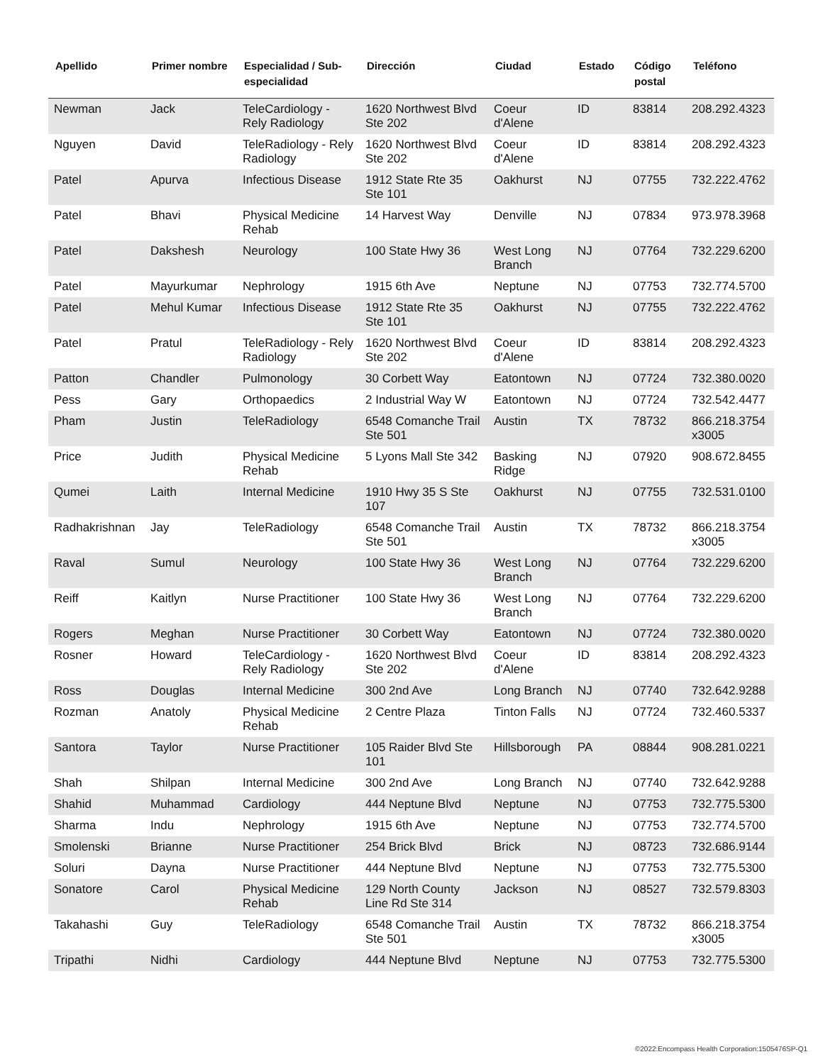| Apellido | Primer nombre | Especialidad / Sub-especialidad | Dirección | Ciudad | Estado | Código postal | Teléfono |
| --- | --- | --- | --- | --- | --- | --- | --- |
| Newman | Jack | TeleCardiology - Rely Radiology | 1620 Northwest Blvd Ste 202 | Coeur d'Alene | ID | 83814 | 208.292.4323 |
| Nguyen | David | TeleRadiology - Rely Radiology | 1620 Northwest Blvd Ste 202 | Coeur d'Alene | ID | 83814 | 208.292.4323 |
| Patel | Apurva | Infectious Disease | 1912 State Rte 35 Ste 101 | Oakhurst | NJ | 07755 | 732.222.4762 |
| Patel | Bhavi | Physical Medicine Rehab | 14 Harvest Way | Denville | NJ | 07834 | 973.978.3968 |
| Patel | Dakshesh | Neurology | 100 State Hwy 36 | West Long Branch | NJ | 07764 | 732.229.6200 |
| Patel | Mayurkumar | Nephrology | 1915 6th Ave | Neptune | NJ | 07753 | 732.774.5700 |
| Patel | Mehul Kumar | Infectious Disease | 1912 State Rte 35 Ste 101 | Oakhurst | NJ | 07755 | 732.222.4762 |
| Patel | Pratul | TeleRadiology - Rely Radiology | 1620 Northwest Blvd Ste 202 | Coeur d'Alene | ID | 83814 | 208.292.4323 |
| Patton | Chandler | Pulmonology | 30 Corbett Way | Eatontown | NJ | 07724 | 732.380.0020 |
| Pess | Gary | Orthopaedics | 2 Industrial Way W | Eatontown | NJ | 07724 | 732.542.4477 |
| Pham | Justin | TeleRadiology | 6548 Comanche Trail Ste 501 | Austin | TX | 78732 | 866.218.3754 x3005 |
| Price | Judith | Physical Medicine Rehab | 5 Lyons Mall Ste 342 | Basking Ridge | NJ | 07920 | 908.672.8455 |
| Qumei | Laith | Internal Medicine | 1910 Hwy 35 S Ste 107 | Oakhurst | NJ | 07755 | 732.531.0100 |
| Radhakrishnan | Jay | TeleRadiology | 6548 Comanche Trail Ste 501 | Austin | TX | 78732 | 866.218.3754 x3005 |
| Raval | Sumul | Neurology | 100 State Hwy 36 | West Long Branch | NJ | 07764 | 732.229.6200 |
| Reiff | Kaitlyn | Nurse Practitioner | 100 State Hwy 36 | West Long Branch | NJ | 07764 | 732.229.6200 |
| Rogers | Meghan | Nurse Practitioner | 30 Corbett Way | Eatontown | NJ | 07724 | 732.380.0020 |
| Rosner | Howard | TeleCardiology - Rely Radiology | 1620 Northwest Blvd Ste 202 | Coeur d'Alene | ID | 83814 | 208.292.4323 |
| Ross | Douglas | Internal Medicine | 300 2nd Ave | Long Branch | NJ | 07740 | 732.642.9288 |
| Rozman | Anatoly | Physical Medicine Rehab | 2 Centre Plaza | Tinton Falls | NJ | 07724 | 732.460.5337 |
| Santora | Taylor | Nurse Practitioner | 105 Raider Blvd Ste 101 | Hillsborough | PA | 08844 | 908.281.0221 |
| Shah | Shilpan | Internal Medicine | 300 2nd Ave | Long Branch | NJ | 07740 | 732.642.9288 |
| Shahid | Muhammad | Cardiology | 444 Neptune Blvd | Neptune | NJ | 07753 | 732.775.5300 |
| Sharma | Indu | Nephrology | 1915 6th Ave | Neptune | NJ | 07753 | 732.774.5700 |
| Smolenski | Brianne | Nurse Practitioner | 254 Brick Blvd | Brick | NJ | 08723 | 732.686.9144 |
| Soluri | Dayna | Nurse Practitioner | 444 Neptune Blvd | Neptune | NJ | 07753 | 732.775.5300 |
| Sonatore | Carol | Physical Medicine Rehab | 129 North County Line Rd Ste 314 | Jackson | NJ | 08527 | 732.579.8303 |
| Takahashi | Guy | TeleRadiology | 6548 Comanche Trail Ste 501 | Austin | TX | 78732 | 866.218.3754 x3005 |
| Tripathi | Nidhi | Cardiology | 444 Neptune Blvd | Neptune | NJ | 07753 | 732.775.5300 |
©2022:Encompass Health Corporation:1505476SP-Q1